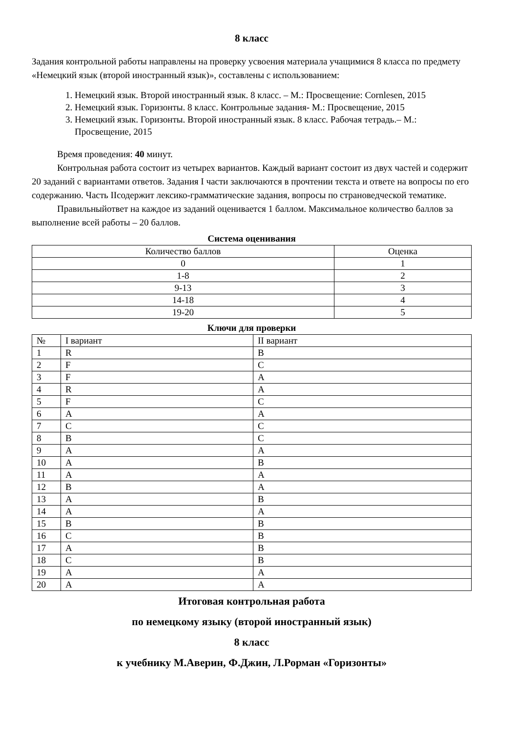8 класс
Задания контрольной работы направлены на проверку усвоения материала учащимися 8 класса по предмету «Немецкий язык (второй иностранный язык)», составлены с использованием:
1. Немецкий язык. Второй иностранный язык. 8 класс. – М.: Просвещение: Cornlesen, 2015
2. Немецкий язык. Горизонты. 8 класс. Контрольные задания- М.: Просвещение, 2015
3. Немецкий язык. Горизонты. Второй иностранный язык. 8 класс. Рабочая тетрадь.– М.: Просвещение, 2015
Время проведения: 40 минут.
Контрольная работа состоит из четырех вариантов. Каждый вариант состоит из двух частей и содержит 20 заданий с вариантами ответов. Задания I части заключаются в прочтении текста и ответе на вопросы по его содержанию. Часть IIсодержит лексико-грамматические задания, вопросы по страноведческой тематике.
Правильныйответ на каждое из заданий оценивается 1 баллом. Максимальное количество баллов за выполнение всей работы – 20 баллов.
Система оценивания
| Количество баллов | Оценка |
| 0 | 1 |
| 1-8 | 2 |
| 9-13 | 3 |
| 14-18 | 4 |
| 19-20 | 5 |
Ключи для проверки
| № | I вариант | II вариант |
| 1 | R | B |
| 2 | F | C |
| 3 | F | A |
| 4 | R | A |
| 5 | F | C |
| 6 | A | A |
| 7 | C | C |
| 8 | B | C |
| 9 | A | A |
| 10 | A | B |
| 11 | A | A |
| 12 | B | A |
| 13 | A | B |
| 14 | A | A |
| 15 | B | B |
| 16 | C | B |
| 17 | A | B |
| 18 | C | B |
| 19 | A | A |
| 20 | A | A |
Итоговая контрольная работа
по немецкому языку (второй иностранный язык)
8 класс
к учебнику М.Аверин, Ф.Джин, Л.Рорман «Горизонты»